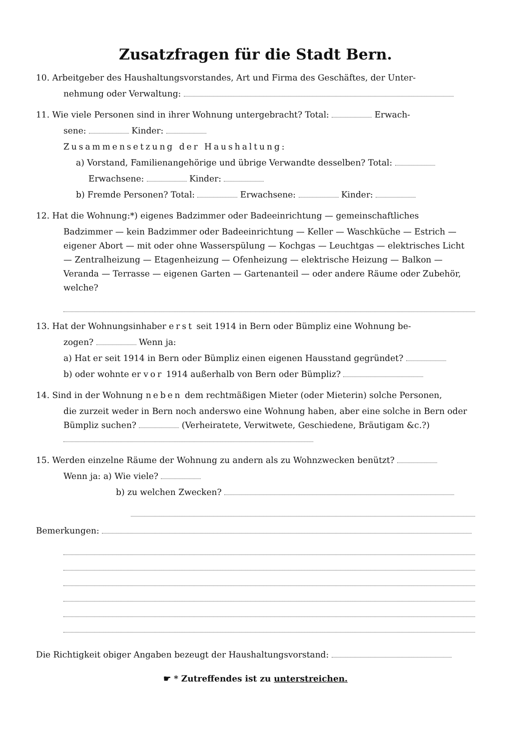Zusatzfragen für die Stadt Bern.
10. Arbeitgeber des Haushaltungsvorstandes, Art und Firma des Geschäftes, der Unter-
nehmung oder Verwaltung:
11. Wie viele Personen sind in ihrer Wohnung untergebracht? Total: Erwach-
sene: Kinder:
Zusammensetzung der Haushaltung:
a) Vorstand, Familienangehörige und übrige Verwandte desselben? Total:
Erwachsene: Kinder:
b) Fremde Personen? Total: Erwachsene: Kinder:
12. Hat die Wohnung:*) eigenes Badzimmer oder Badeeinrichtung — gemeinschaftliches
Badzimmer — kein Badzimmer oder Badeeinrichtung — Keller — Waschküche — Estrich — eigener Abort — mit oder ohne Wasserspülung — Kochgas — Leuchtgas — elektrisches Licht — Zentralheizung — Etagenheizung — Ofenheizung — elektrische Heizung — Balkon — Veranda — Terrasse — eigenen Garten — Gartenanteil — oder andere Räume oder Zubehör, welche?
13. Hat der Wohnungsinhaber erst seit 1914 in Bern oder Bümpliz eine Wohnung be-
zogen? Wenn ja:
a) Hat er seit 1914 in Bern oder Bümpliz einen eigenen Hausstand gegründet?
b) oder wohnte er vor 1914 außerhalb von Bern oder Bümpliz?
14. Sind in der Wohnung neben dem rechtmäßigen Mieter (oder Mieterin) solche Personen,
die zurzeit weder in Bern noch anderswo eine Wohnung haben, aber eine solche in Bern oder Bümpliz suchen? (Verheiratete, Verwitwete, Geschiedene, Bräutigam &c.?)
15. Werden einzelne Räume der Wohnung zu andern als zu Wohnzwecken benützt?
Wenn ja: a) Wie viele?
b) zu welchen Zwecken?
Bemerkungen:
Die Richtigkeit obiger Angaben bezeugt der Haushaltungsvorstand:
☛ * Zutreffendes ist zu unterstreichen.